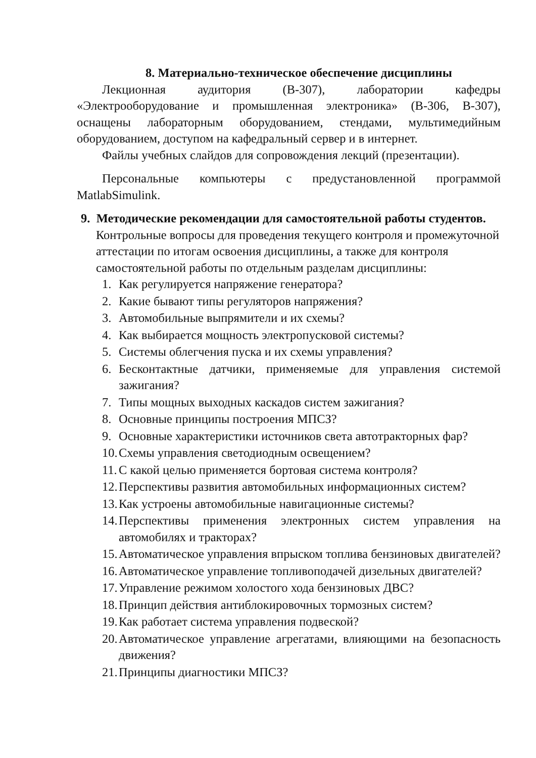8. Материально-техническое обеспечение дисциплины
Лекционная аудитория (В-307), лаборатории кафедры «Электрооборудование и промышленная электроника» (В-306, В-307), оснащены лабораторным оборудованием, стендами, мультимедийным оборудованием, доступом на кафедральный сервер и в интернет.
Файлы учебных слайдов для сопровождения лекций (презентации).
Персональные компьютеры с предустановленной программой MatlabSimulink.
9. Методические рекомендации для самостоятельной работы студентов.
Контрольные вопросы для проведения текущего контроля и промежуточной аттестации по итогам освоения дисциплины, а также для контроля самостоятельной работы по отдельным разделам дисциплины:
1. Как регулируется напряжение генератора?
2. Какие бывают типы регуляторов напряжения?
3. Автомобильные выпрямители и их схемы?
4. Как выбирается мощность электропусковой системы?
5. Системы облегчения пуска и их схемы управления?
6. Бесконтактные датчики, применяемые для управления системой зажигания?
7. Типы мощных выходных каскадов систем зажигания?
8. Основные принципы построения МПСЗ?
9. Основные характеристики источников света автотракторных фар?
10. Схемы управления светодиодным освещением?
11. С какой целью применяется бортовая система контроля?
12. Перспективы развития автомобильных информационных систем?
13. Как устроены автомобильные навигационные системы?
14. Перспективы применения электронных систем управления на автомобилях и тракторах?
15. Автоматическое управления впрыском топлива бензиновых двигателей?
16. Автоматическое управление топливоподачей дизельных двигателей?
17. Управление режимом холостого хода бензиновых ДВС?
18. Принцип действия антиблокировочных тормозных систем?
19. Как работает система управления подвеской?
20. Автоматическое управление агрегатами, влияющими на безопасность движения?
21. Принципы диагностики МПСЗ?